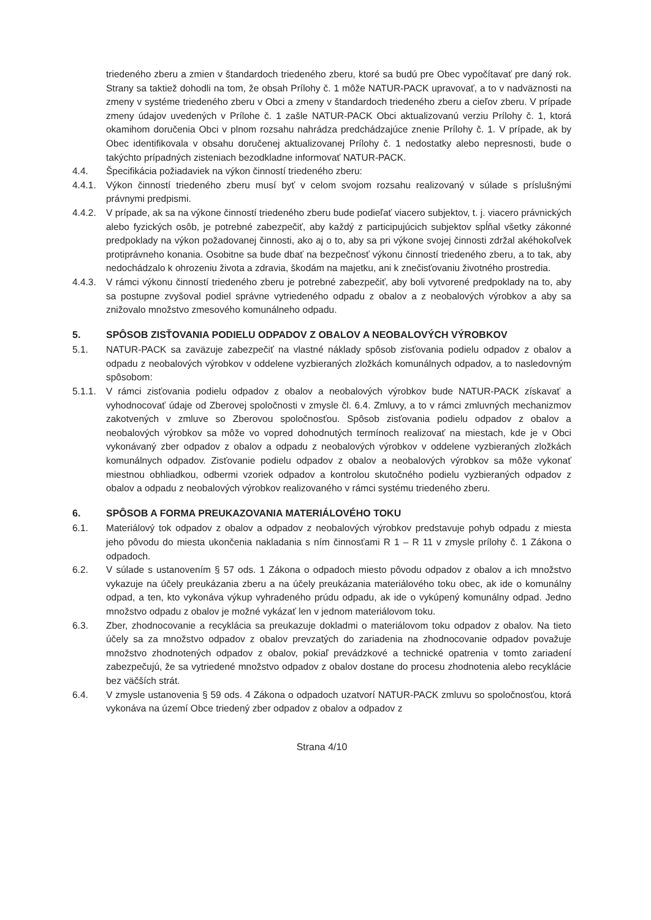triedeného zberu a zmien v štandardoch triedeného zberu, ktoré sa budú pre Obec vypočítavať pre daný rok. Strany sa taktiež dohodli na tom, že obsah Prílohy č. 1 môže NATUR-PACK upravovať, a to v nadväznosti na zmeny v systéme triedeného zberu v Obci a zmeny v štandardoch triedeného zberu a cieľov zberu. V prípade zmeny údajov uvedených v Prílohe č. 1 zašle NATUR-PACK Obci aktualizovanú verziu Prílohy č. 1, ktorá okamihom doručenia Obci v plnom rozsahu nahrádza predchádzajúce znenie Prílohy č. 1. V prípade, ak by Obec identifikovala v obsahu doručenej aktualizovanej Prílohy č. 1 nedostatky alebo nepresnosti, bude o takýchto prípadných zisteniach bezodkladne informovať NATUR-PACK.
4.4. Špecifikácia požiadaviek na výkon činností triedeného zberu:
4.4.1.
Výkon činností triedeného zberu musí byť v celom svojom rozsahu realizovaný v súlade s príslušnými právnymi predpismi.
4.4.2.
V prípade, ak sa na výkone činností triedeného zberu bude podieľať viacero subjektov, t. j. viacero právnických alebo fyzických osôb, je potrebné zabezpečiť, aby každý z participujúcich subjektov spĺňal všetky zákonné predpoklady na výkon požadovanej činnosti, ako aj o to, aby sa pri výkone svojej činnosti zdržal akéhokoľvek protiprávneho konania. Osobitne sa bude dbať na bezpečnosť výkonu činností triedeného zberu, a to tak, aby nedochádzalo k ohrozeniu života a zdravia, škodám na majetku, ani k znečisťovaniu životného prostredia.
4.4.3.
V rámci výkonu činností triedeného zberu je potrebné zabezpečiť, aby boli vytvorené predpoklady na to, aby sa postupne zvyšoval podiel správne vytriedeného odpadu z obalov a z neobalových výrobkov a aby sa znižovalo množstvo zmesového komunálneho odpadu.
5. SPÔSOB ZISŤOVANIA PODIELU ODPADOV Z OBALOV A NEOBALOVÝCH VÝROBKOV
5.1. NATUR-PACK sa zaväzuje zabezpečiť na vlastné náklady spôsob zisťovania podielu odpadov z obalov a odpadu z neobalových výrobkov v oddelene vyzbieraných zložkách komunálnych odpadov, a to nasledovným spôsobom:
5.1.1.
V rámci zisťovania podielu odpadov z obalov a neobalových výrobkov bude NATUR-PACK získavať a vyhodnocovať údaje od Zberovej spoločnosti v zmysle čl. 6.4. Zmluvy, a to v rámci zmluvných mechanizmov zakotvených v zmluve so Zberovou spoločnosťou. Spôsob zisťovania podielu odpadov z obalov a neobalových výrobkov sa môže vo vopred dohodnutých termínoch realizovať na miestach, kde je v Obci vykonávaný zber odpadov z obalov a odpadu z neobalových výrobkov v oddelene vyzbieraných zložkách komunálnych odpadov. Zisťovanie podielu odpadov z obalov a neobalových výrobkov sa môže vykonať miestnou obhliadkou, odbermi vzoriek odpadov a kontrolou skutočného podielu vyzbieraných odpadov z obalov a odpadu z neobalových výrobkov realizovaného v rámci systému triedeného zberu.
6. SPÔSOB A FORMA PREUKAZOVANIA MATERIÁLOVÉHO TOKU
6.1. Materiálový tok odpadov z obalov a odpadov z neobalových výrobkov predstavuje pohyb odpadu z miesta jeho pôvodu do miesta ukončenia nakladania s ním činnosťami R 1 – R 11 v zmysle prílohy č. 1 Zákona o odpadoch.
6.2. V súlade s ustanovením § 57 ods. 1 Zákona o odpadoch miesto pôvodu odpadov z obalov a ich množstvo vykazuje na účely preukázania zberu a na účely preukázania materiálového toku obec, ak ide o komunálny odpad, a ten, kto vykonáva výkup vyhradeného prúdu odpadu, ak ide o vykúpený komunálny odpad. Jedno množstvo odpadu z obalov je možné vykázať len v jednom materiálovom toku.
6.3. Zber, zhodnocovanie a recyklácia sa preukazuje dokladmi o materiálovom toku odpadov z obalov. Na tieto účely sa za množstvo odpadov z obalov prevzatých do zariadenia na zhodnocovanie odpadov považuje množstvo zhodnotených odpadov z obalov, pokiaľ prevádzkové a technické opatrenia v tomto zariadení zabezpečujú, že sa vytriedené množstvo odpadov z obalov dostane do procesu zhodnotenia alebo recyklácie bez väčších strát.
6.4. V zmysle ustanovenia § 59 ods. 4 Zákona o odpadoch uzatvorí NATUR-PACK zmluvu so spoločnosťou, ktorá vykonáva na území Obce triedený zber odpadov z obalov a odpadov z
Strana 4/10